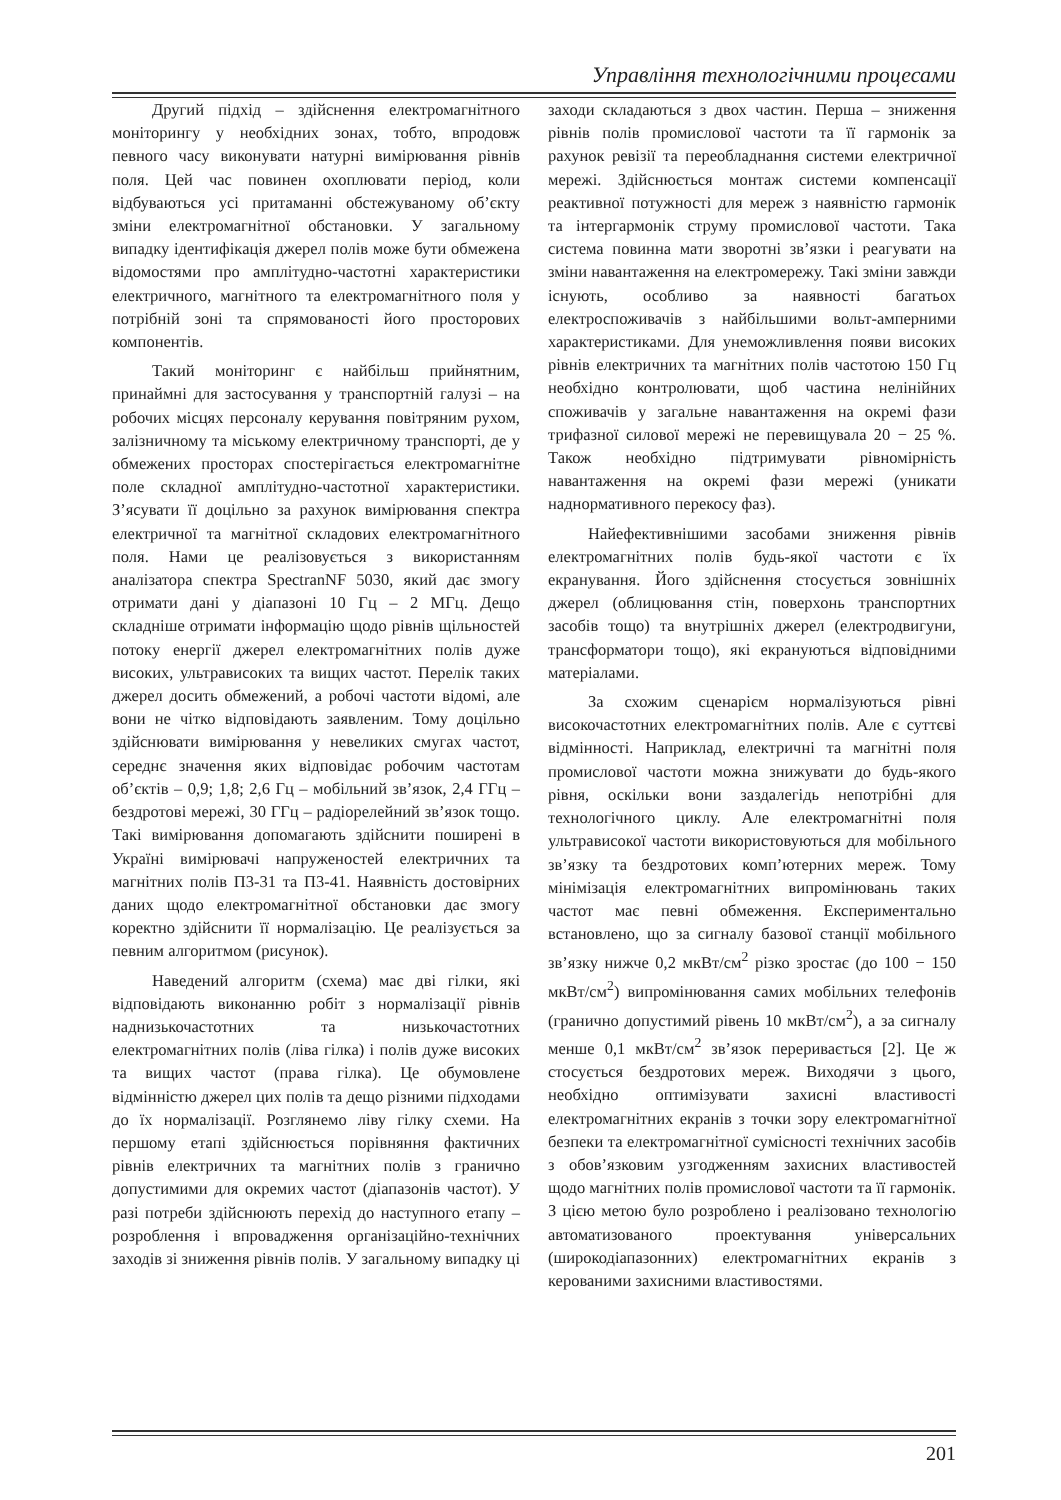Управління технологічними процесами
Другий підхід – здійснення електромагнітного моніторингу у необхідних зонах, тобто, впродовж певного часу виконувати натурні вимірювання рівнів поля. Цей час повинен охоплювати період, коли відбуваються усі притаманні обстежуваному об’єкту зміни електромагнітної обстановки. У загальному випадку ідентифікація джерел полів може бути обмежена відомостями про амплітудно-частотні характеристики електричного, магнітного та електромагнітного поля у потрібній зоні та спрямованості його просторових компонентів.
Такий моніторинг є найбільш прийнятним, принаймні для застосування у транспортній галузі – на робочих місцях персоналу керування повітряним рухом, залізничному та міському електричному транспорті, де у обмежених просторах спостерігається електромагнітне поле складної амплітудно-частотної характеристики. З’ясувати її доцільно за рахунок вимірювання спектра електричної та магнітної складових електромагнітного поля. Нами це реалізовується з використанням аналізатора спектра SpectranNF 5030, який дає змогу отримати дані у діапазоні 10 Гц – 2 МГц. Дещо складніше отримати інформацію щодо рівнів щільностей потоку енергії джерел електромагнітних полів дуже високих, ультрависоких та вищих частот. Перелік таких джерел досить обмежений, а робочі частоти відомі, але вони не чітко відповідають заявленим. Тому доцільно здійснювати вимірювання у невеликих смугах частот, середнє значення яких відповідає робочим частотам об’єктів – 0,9; 1,8; 2,6 Гц – мобільний зв’язок, 2,4 ГГц – бездротові мережі, 30 ГГц – радіорелейний зв’язок тощо. Такі вимірювання допомагають здійснити поширені в Україні вимірювачі напруженостей електричних та магнітних полів П3-31 та П3-41. Наявність достовірних даних щодо електромагнітної обстановки дає змогу коректно здійснити її нормалізацію. Це реалізується за певним алгоритмом (рисунок).
Наведений алгоритм (схема) має дві гілки, які відповідають виконанню робіт з нормалізації рівнів наднизькочастотних та низькочастотних електромагнітних полів (ліва гілка) і полів дуже високих та вищих частот (права гілка). Це обумовлене відмінністю джерел цих полів та дещо різними підходами до їх нормалізації. Розглянемо ліву гілку схеми. На першому етапі здійснюється порівняння фактичних рівнів електричних та магнітних полів з гранично допустимими для окремих частот (діапазонів частот). У разі потреби здійснюють перехід до наступного етапу – розроблення і впровадження організаційно-технічних заходів зі зниження рівнів полів. У загальному випадку ці заходи складаються з двох частин. Перша – зниження рівнів полів промислової частоти та її гармонік за рахунок ревізії та переобладнання системи електричної мережі. Здійснюється монтаж системи компенсації реактивної потужності для мереж з наявністю гармонік та інтергармонік струму промислової частоти. Така система повинна мати зворотні зв’язки і реагувати на зміни навантаження на електромережу. Такі зміни завжди існують, особливо за наявності багатьох електроспоживачів з найбільшими вольт-амперними характеристиками. Для унеможливлення появи високих рівнів електричних та магнітних полів частотою 150 Гц необхідно контролювати, щоб частина нелінійних споживачів у загальне навантаження на окремі фази трифазної силової мережі не перевищувала 20 − 25 %. Також необхідно підтримувати рівномірність навантаження на окремі фази мережі (уникати наднормативного перекосу фаз).
Найефективнішими засобами зниження рівнів електромагнітних полів будь-якої частоти є їх екранування. Його здійснення стосується зовнішніх джерел (облицювання стін, поверхонь транспортних засобів тощо) та внутрішніх джерел (електродвигуни, трансформатори тощо), які екрануються відповідними матеріалами.
За схожим сценарієм нормалізуються рівні високочастотних електромагнітних полів. Але є суттєві відмінності. Наприклад, електричні та магнітні поля промислової частоти можна знижувати до будь-якого рівня, оскільки вони заздалегідь непотрібні для технологічного циклу. Але електромагнітні поля ультрависокої частоти використовуються для мобільного зв’язку та бездротових комп’ютерних мереж. Тому мінімізація електромагнітних випромінювань таких частот має певні обмеження. Експериментально встановлено, що за сигналу базової станції мобільного зв’язку нижче 0,2 мкВт/см<sup>2</sup> різко зростає (до 100 − 150 мкВт/см<sup>2</sup>) випромінювання самих мобільних телефонів (гранично допустимий рівень 10 мкВт/см<sup>2</sup>), а за сигналу менше 0,1 мкВт/см<sup>2</sup> зв’язок переривається [2]. Це ж стосується бездротових мереж. Виходячи з цього, необхідно оптимізувати захисні властивості електромагнітних екранів з точки зору електромагнітної безпеки та електромагнітної сумісності технічних засобів з обов’язковим узгодженням захисних властивостей щодо магнітних полів промислової частоти та її гармонік. З цією метою було розроблено і реалізовано технологію автоматизованого проектування універсальних (широкодіапазонних) електромагнітних екранів з керованими захисними властивостями.
201